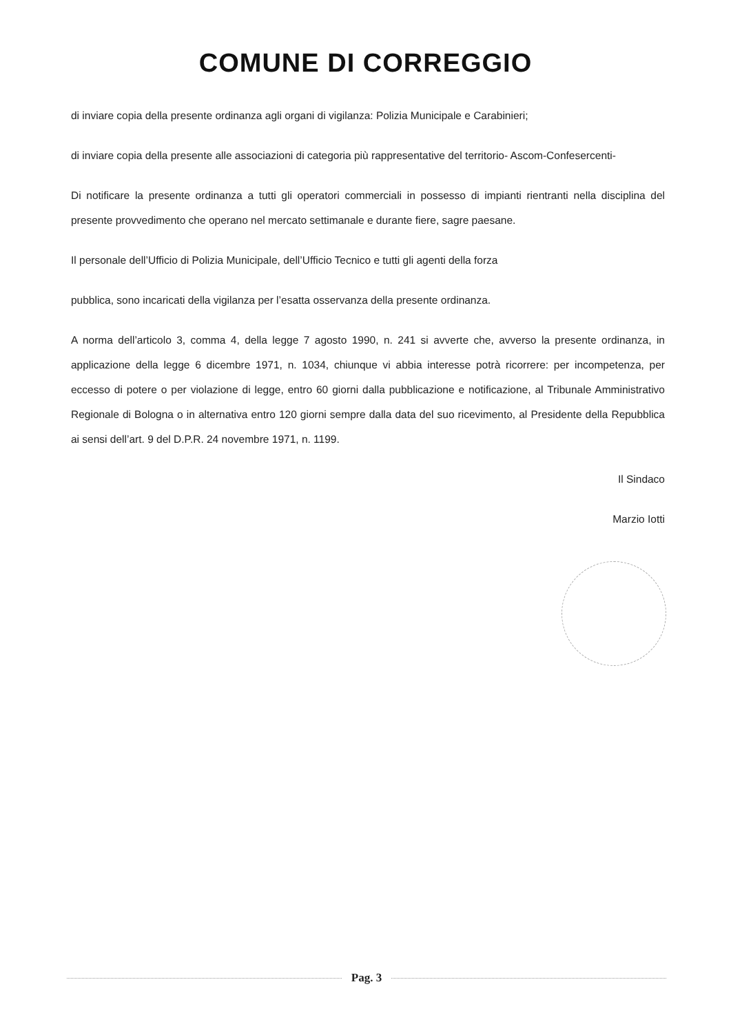COMUNE DI CORREGGIO
di inviare copia della presente ordinanza agli organi di vigilanza: Polizia Municipale e Carabinieri;
di inviare copia della presente alle associazioni di categoria più rappresentative del territorio- Ascom-Confesercenti-
Di notificare la presente ordinanza a tutti gli operatori commerciali in possesso di impianti rientranti nella disciplina del presente provvedimento che operano nel mercato settimanale e durante fiere, sagre paesane.
Il personale dell’Ufficio di Polizia Municipale, dell’Ufficio Tecnico e tutti gli agenti della forza
pubblica, sono incaricati della vigilanza per l’esatta osservanza della presente ordinanza.
A norma dell’articolo 3, comma 4, della legge 7 agosto 1990, n. 241 si avverte che, avverso la presente ordinanza, in applicazione della legge 6 dicembre 1971, n. 1034, chiunque vi abbia interesse potrà ricorrere: per incompetenza, per eccesso di potere o per violazione di legge, entro 60 giorni dalla pubblicazione e notificazione, al Tribunale Amministrativo Regionale di Bologna o in alternativa entro 120 giorni sempre dalla data del suo ricevimento, al Presidente della Repubblica ai sensi dell’art. 9 del D.P.R. 24 novembre 1971, n. 1199.
Il Sindaco
Marzio Iotti
Pag. 3